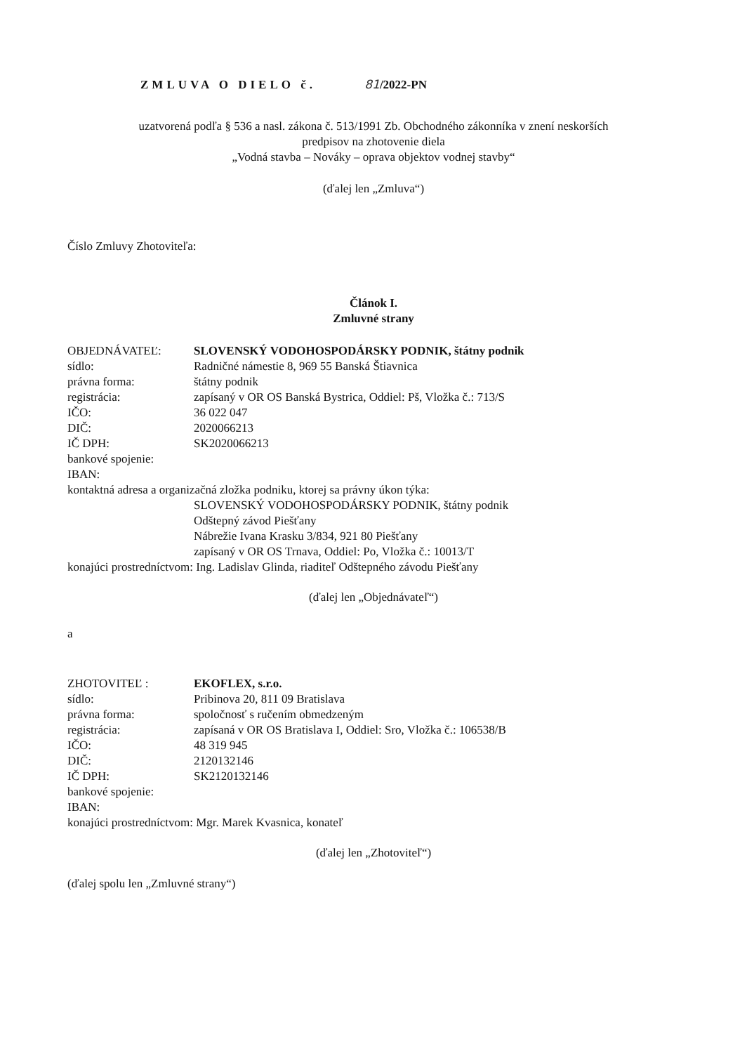ZMLUVA O DIELO č. 81/2022-PN
uzatvorená podľa § 536 a nasl. zákona č. 513/1991 Zb. Obchodného zákonníka v znení neskorších
predpisov na zhotovenie diela
„Vodná stavba – Nováky – oprava objektov vodnej stavby“
(ďalej len „Zmluva“)
Číslo Zmluvy Zhotoviteľa:
Článok I.
Zmluvné strany
OBJEDNÁVATEĽ: SLOVENSKÝ VODOHOSPODÁRSKY PODNIK, štátny podnik
sídlo: Radničné námestie 8, 969 55 Banská Štiavnica
právna forma: štátny podnik
registrácia: zapísaný v OR OS Banská Bystrica, Oddiel: Pš, Vložka č.: 713/S
IČO: 36 022 047
DIČ: 2020066213
IČ DPH: SK2020066213
bankové spojenie:
IBAN:
kontaktná adresa a organizačná zložka podniku, ktorej sa právny úkon týka:
SLOVENSKÝ VODOHOSPODÁRSKY PODNIK, štátny podnik
Odštepný závod Piešťany
Nábrežie Ivana Krasku 3/834, 921 80 Piešťany
zapísaný v OR OS Trnava, Oddiel: Po, Vložka č.: 10013/T
konajúci prostredníctvom: Ing. Ladislav Glinda, riaditeľ Odštepného závodu Piešťany
(ďalej len „Objednávateľ“)
a
ZHOTOVITEĽ : EKOFLEX, s.r.o.
sídlo: Pribinova 20, 811 09 Bratislava
právna forma: spoločnosť s ručením obmedzeným
registrácia: zapísaná v OR OS Bratislava I, Oddiel: Sro, Vložka č.: 106538/B
IČO: 48 319 945
DIČ: 2120132146
IČ DPH: SK2120132146
bankové spojenie:
IBAN:
konajúci prostredníctvom: Mgr. Marek Kvasnica, konateľ
(ďalej len „Zhotoviteľ“)
(ďalej spolu len „Zmluvné strany“)